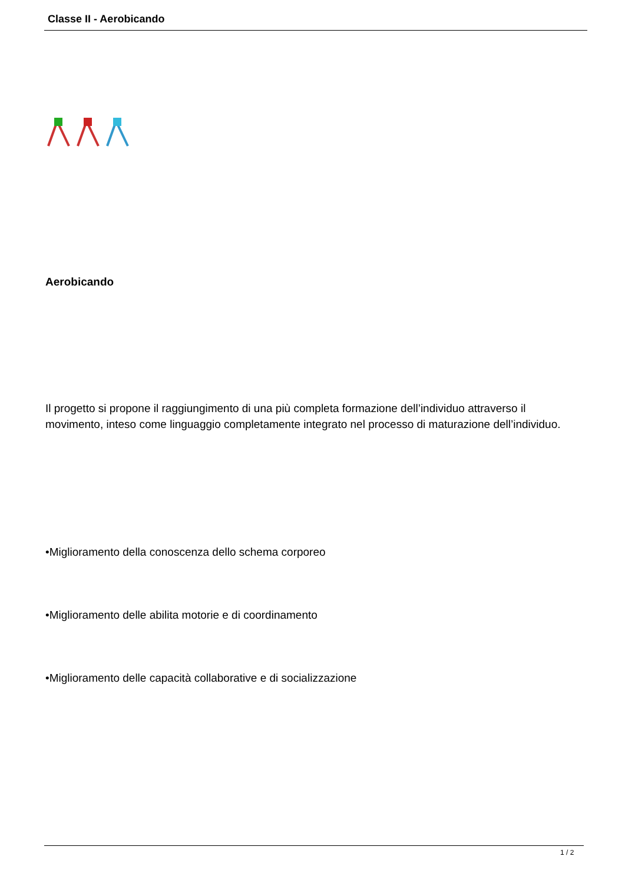Classe II - Aerobicando
Aerobicando
Il progetto si propone il raggiungimento di una più completa formazione dell’individuo attraverso il movimento, inteso come linguaggio completamente integrato nel processo di maturazione dell’individuo.
•Miglioramento della conoscenza dello schema corporeo
•Miglioramento delle abilita motorie e di coordinamento
•Miglioramento delle capacità collaborative e di socializzazione
1 / 2